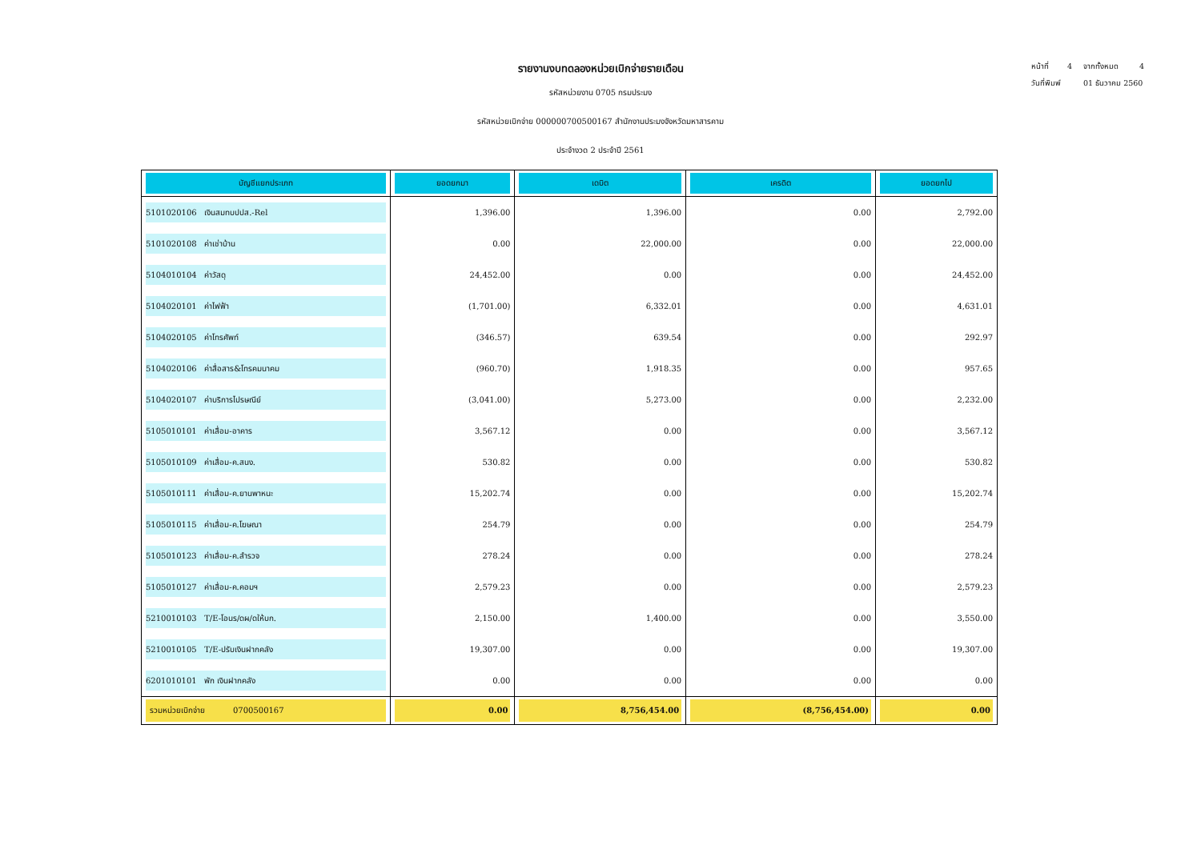หน้าที่ 4 จากทั้งหมด 4
วันที่พิมพ์ 01 ธันวาคม 2560
รายงานงบทดลองหน่วยเบิกจ่ายรายเดือน
รหัสหน่วยงาน 0705 กรมประมง
รหัสหน่วยเบิกจ่าย 000000700500167 สำนักงานประมงจังหวัดมหาสารคาม
ประจำงวด 2 ประจำปี 2561
| บัญชีแยกประเภท | ยอดยกมา | เดบิต | เครดิต | ยอดยกไป |
| --- | --- | --- | --- | --- |
| 5101020106 เงินสมทบปปส.-Rel | 1,396.00 | 1,396.00 | 0.00 | 2,792.00 |
| 5101020108 ค่าเช่าบ้าน | 0.00 | 22,000.00 | 0.00 | 22,000.00 |
| 5104010104 ค่าวัสดุ | 24,452.00 | 0.00 | 0.00 | 24,452.00 |
| 5104020101 ค่าไฟฟ้า | (1,701.00) | 6,332.01 | 0.00 | 4,631.01 |
| 5104020105 ค่าโทรศัพท์ | (346.57) | 639.54 | 0.00 | 292.97 |
| 5104020106 ค่าสื่อสาร&โทรคมนาคม | (960.70) | 1,918.35 | 0.00 | 957.65 |
| 5104020107 ค่าบริการไปรษณีย์ | (3,041.00) | 5,273.00 | 0.00 | 2,232.00 |
| 5105010101 ค่าเสื่อม-อาคาร | 3,567.12 | 0.00 | 0.00 | 3,567.12 |
| 5105010109 ค่าเสื่อม-ค.สนง. | 530.82 | 0.00 | 0.00 | 530.82 |
| 5105010111 ค่าเสื่อม-ค.ยานพาหนะ | 15,202.74 | 0.00 | 0.00 | 15,202.74 |
| 5105010115 ค่าเสื่อม-ค.โฆษณา | 254.79 | 0.00 | 0.00 | 254.79 |
| 5105010123 ค่าเสื่อม-ค.สำรวจ | 278.24 | 0.00 | 0.00 | 278.24 |
| 5105010127 ค่าเสื่อม-ค.คอมฯ | 2,579.23 | 0.00 | 0.00 | 2,579.23 |
| 5210010103 T/E-โอนร/ดผ/ดให้บก. | 2,150.00 | 1,400.00 | 0.00 | 3,550.00 |
| 5210010105 T/E-ปรับเงินฝากคลัง | 19,307.00 | 0.00 | 0.00 | 19,307.00 |
| 6201010101 พัก เงินฝากคลัง | 0.00 | 0.00 | 0.00 | 0.00 |
| รวมหน่วยเบิกจ่าย 0700500167 | 0.00 | 8,756,454.00 | (8,756,454.00) | 0.00 |